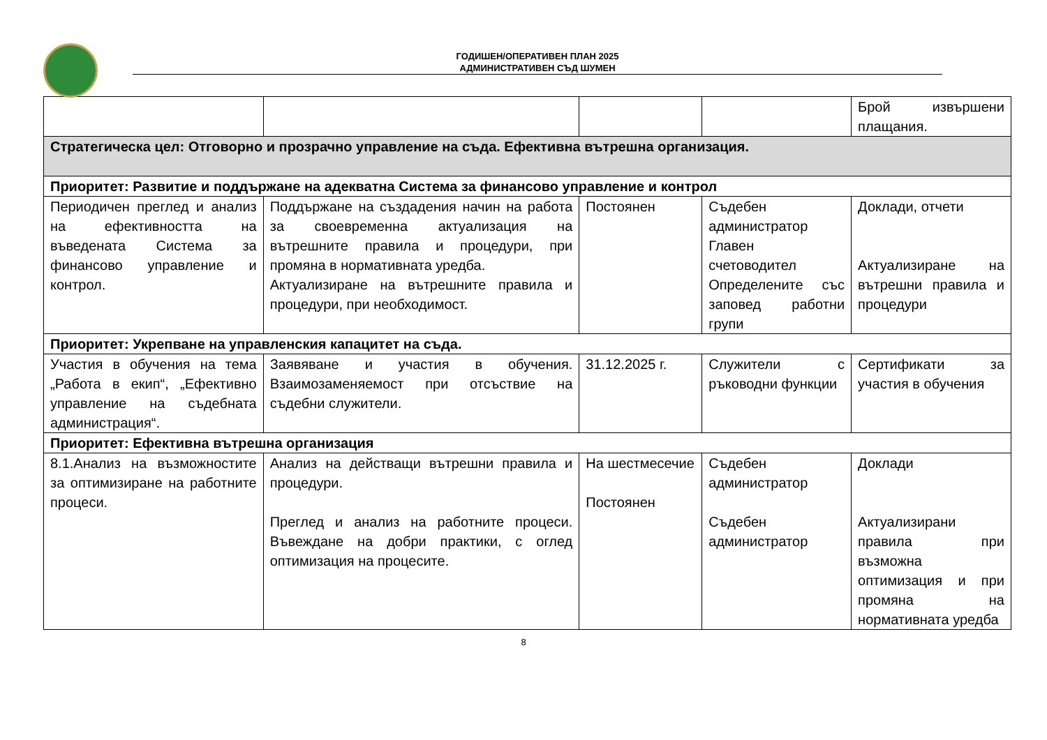ГОДИШЕН/ОПЕРАТИВЕН ПЛАН 2025
АДМИНИСТРАТИВЕН СЪД ШУМЕН
| | | | | Брой извършени плащания. |
| Стратегическа цел: Отговорно и прозрачно управление на съда. Ефективна вътрешна организация. | | | | |
| Приоритет: Развитие и поддържане на адекватна Система за финансово управление и контрол | | | | |
| Периодичен преглед и анализ на ефективността на въведената Система за финансово управление и контрол. | Поддържане на създадения начин на работа за своевременна актуализация на вътрешните правила и процедури, при промяна в нормативната уредба. Актуализиране на вътрешните правила и процедури, при необходимост. | Постоянен | Съдебен администратор Главен счетоводител Определените със заповед работни групи | Доклади, отчети Актуализиране на вътрешни правила и процедури |
| Приоритет: Укрепване на управленския капацитет на съда. | | | | |
| Участия в обучения на тема „Работа в екип“, „Ефективно управление на съдебната администрация“. | Заявяване и участия в обучения. Взаимозаменяемост при отсъствие на съдебни служители. | 31.12.2025 г. | Служители с ръководни функции | Сертификати за участия в обучения |
| Приоритет: Ефективна вътрешна организация | | | | |
| 8.1.Анализ на възможностите за оптимизиране на работните процеси. | Анализ на действащи вътрешни правила и процедури. Преглед и анализ на работните процеси. Въвеждане на добри практики, с оглед оптимизация на процесите. | На шестмесечие Постоянен | Съдебен администратор Съдебен администратор | Доклади Актуализирани правила при възможна оптимизация и при промяна на нормативната уредба |
8